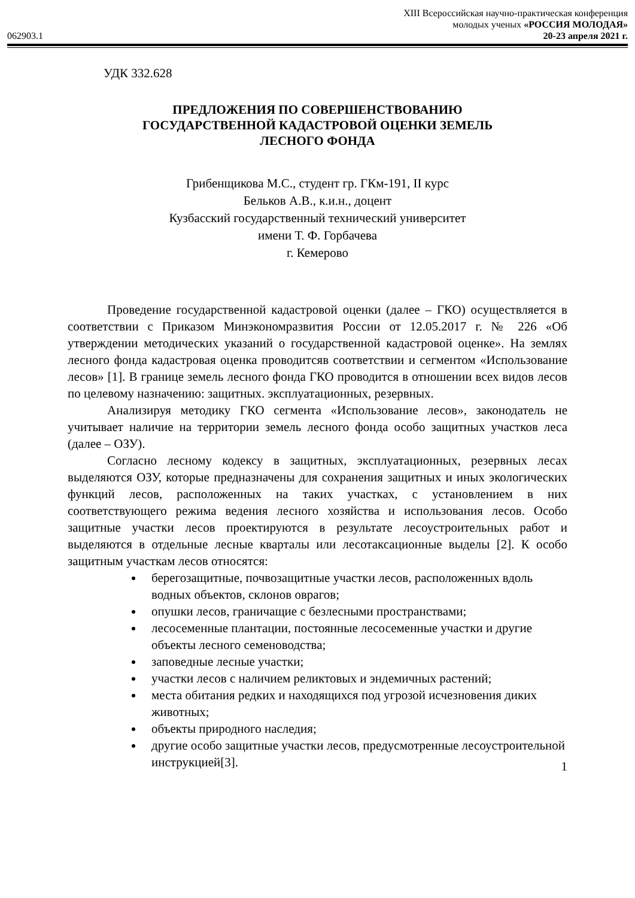XIII Всероссийская научно-практическая конференция
молодых ученых «РОССИЯ МОЛОДАЯ»
062903.1 20-23 апреля 2021 г.
УДК 332.628
ПРЕДЛОЖЕНИЯ ПО СОВЕРШЕНСТВОВАНИЮ
ГОСУДАРСТВЕННОЙ КАДАСТРОВОЙ ОЦЕНКИ ЗЕМЕЛЬ
ЛЕСНОГО ФОНДА
Грибенщикова М.С., студент гр. ГКм-191, II курс
Бельков А.В., к.и.н., доцент
Кузбасский государственный технический университет
имени Т. Ф. Горбачева
г. Кемерово
Проведение государственной кадастровой оценки (далее – ГКО) осуществляется в соответствии с Приказом Минэкономразвития России от 12.05.2017 г. № 226 «Об утверждении методических указаний о государственной кадастровой оценке». На землях лесного фонда кадастровая оценка проводитсяв соответствии и сегментом «Использование лесов» [1]. В границе земель лесного фонда ГКО проводится в отношении всех видов лесов по целевому назначению: защитных. эксплуатационных, резервных.
Анализируя методику ГКО сегмента «Использование лесов», законодатель не учитывает наличие на территории земель лесного фонда особо защитных участков леса (далее – ОЗУ).
Согласно лесному кодексу в защитных, эксплуатационных, резервных лесах выделяются ОЗУ, которые предназначены для сохранения защитных и иных экологических функций лесов, расположенных на таких участках, с установлением в них соответствующего режима ведения лесного хозяйства и использования лесов. Особо защитные участки лесов проектируются в результате лесоустроительных работ и выделяются в отдельные лесные кварталы или лесотаксационные выделы [2]. К особо защитным участкам лесов относятся:
берегозащитные, почвозащитные участки лесов, расположенных вдоль водных объектов, склонов оврагов;
опушки лесов, граничащие с безлесными пространствами;
лесосеменные плантации, постоянные лесосеменные участки и другие объекты лесного семеноводства;
заповедные лесные участки;
участки лесов с наличием реликтовых и эндемичных растений;
места обитания редких и находящихся под угрозой исчезновения диких животных;
объекты природного наследия;
другие особо защитные участки лесов, предусмотренные лесоустроительной инструкцией[3].
1